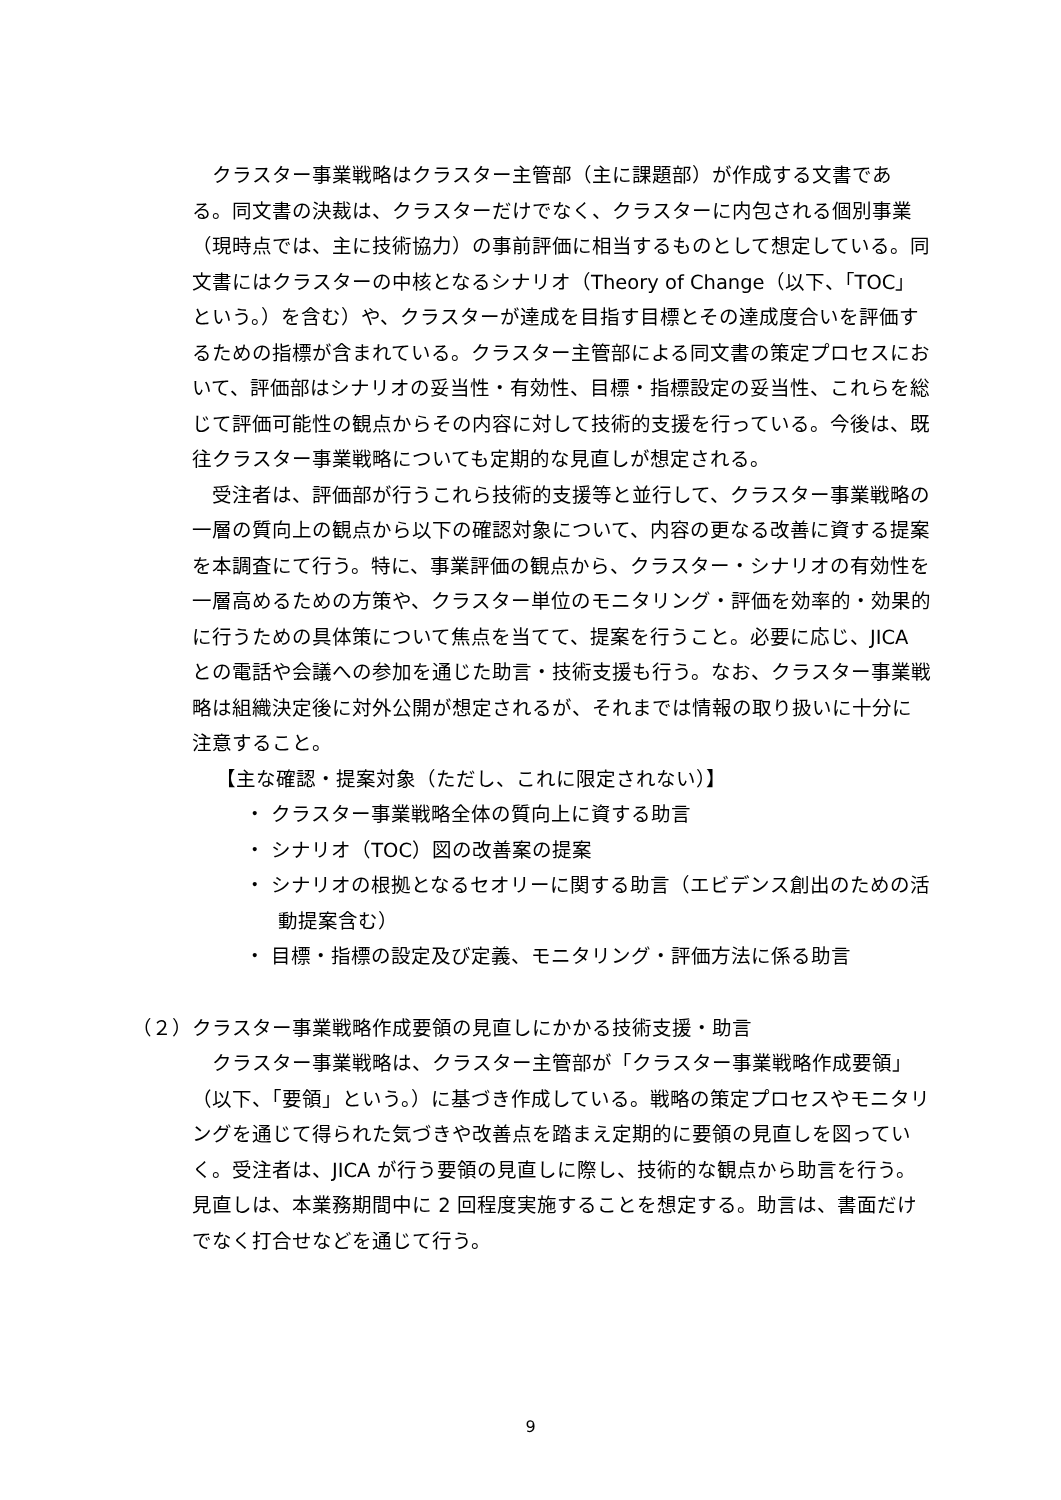クラスター事業戦略はクラスター主管部（主に課題部）が作成する文書である。同文書の決裁は、クラスターだけでなく、クラスターに内包される個別事業（現時点では、主に技術協力）の事前評価に相当するものとして想定している。同文書にはクラスターの中核となるシナリオ（Theory of Change（以下、「TOC」という。）を含む）や、クラスターが達成を目指す目標とその達成度合いを評価するための指標が含まれている。クラスター主管部による同文書の策定プロセスにおいて、評価部はシナリオの妥当性・有効性、目標・指標設定の妥当性、これらを総じて評価可能性の観点からその内容に対して技術的支援を行っている。今後は、既往クラスター事業戦略についても定期的な見直しが想定される。
受注者は、評価部が行うこれら技術的支援等と並行して、クラスター事業戦略の一層の質向上の観点から以下の確認対象について、内容の更なる改善に資する提案を本調査にて行う。特に、事業評価の観点から、クラスター・シナリオの有効性を一層高めるための方策や、クラスター単位のモニタリング・評価を効率的・効果的に行うための具体策について焦点を当てて、提案を行うこと。必要に応じ、JICA との電話や会議への参加を通じた助言・技術支援も行う。なお、クラスター事業戦略は組織決定後に対外公開が想定されるが、それまでは情報の取り扱いに十分に注意すること。
【主な確認・提案対象（ただし、これに限定されない）】
・ クラスター事業戦略全体の質向上に資する助言
・ シナリオ（TOC）図の改善案の提案
・ シナリオの根拠となるセオリーに関する助言（エビデンス創出のための活動提案含む）
・ 目標・指標の設定及び定義、モニタリング・評価方法に係る助言
（２）クラスター事業戦略作成要領の見直しにかかる技術支援・助言
クラスター事業戦略は、クラスター主管部が「クラスター事業戦略作成要領」（以下、「要領」という。）に基づき作成している。戦略の策定プロセスやモニタリングを通じて得られた気づきや改善点を踏まえ定期的に要領の見直しを図っていく。受注者は、JICA が行う要領の見直しに際し、技術的な観点から助言を行う。見直しは、本業務期間中に 2 回程度実施することを想定する。助言は、書面だけでなく打合せなどを通じて行う。
9